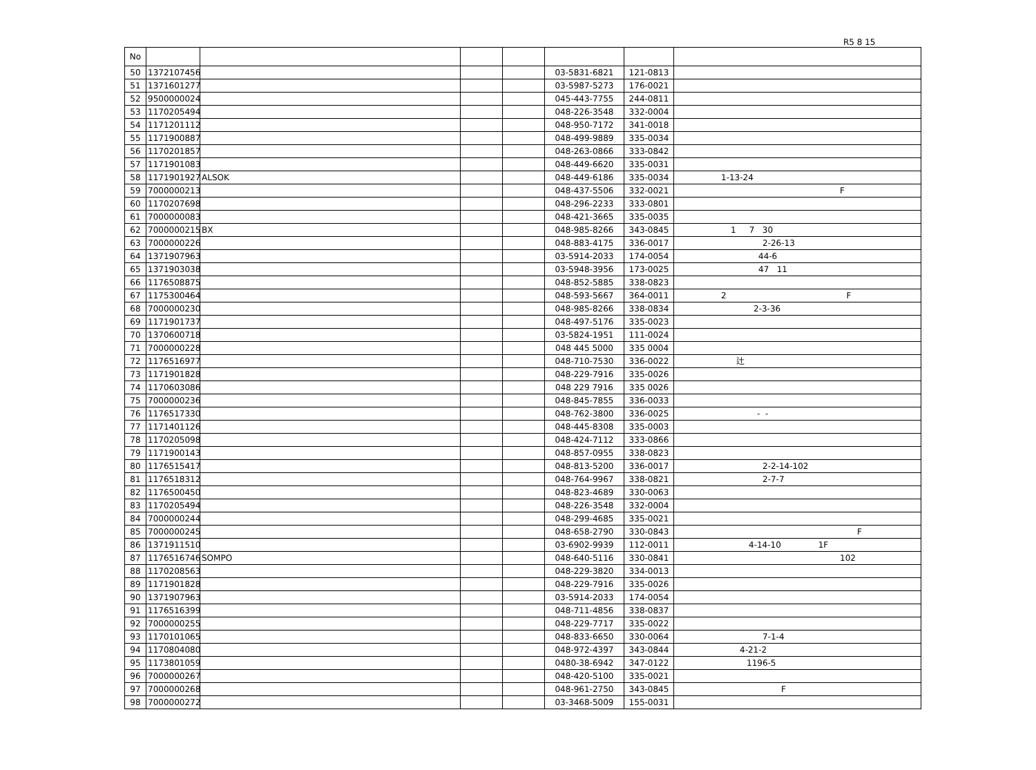R5 8 15
| No | | | | | | | |
| 50 | 1372107456 | | | | 03-5831-6821 | 121-0813 | |
| 51 | 1371601277 | | | | 03-5987-5273 | 176-0021 | |
| 52 | 9500000024 | | | | 045-443-7755 | 244-0811 | |
| 53 | 1170205494 | | | | 048-226-3548 | 332-0004 | |
| 54 | 1171201112 | | | | 048-950-7172 | 341-0018 | |
| 55 | 1171900887 | | | | 048-499-9889 | 335-0034 | |
| 56 | 1170201857 | | | | 048-263-0866 | 333-0842 | |
| 57 | 1171901083 | | | | 048-449-6620 | 335-0031 | |
| 58 | 1171901927 | ALSOK | | | 048-449-6186 | 335-0034 | 1-13-24 |
| 59 | 7000000213 | | | | 048-437-5506 | 332-0021 | F |
| 60 | 1170207698 | | | | 048-296-2233 | 333-0801 | |
| 61 | 7000000083 | | | | 048-421-3665 | 335-0035 | |
| 62 | 7000000215 | BX | | | 048-985-8266 | 343-0845 | 1 7 30 |
| 63 | 7000000226 | | | | 048-883-4175 | 336-0017 | 2-26-13 |
| 64 | 1371907963 | | | | 03-5914-2033 | 174-0054 | 44-6 |
| 65 | 1371903038 | | | | 03-5948-3956 | 173-0025 | 47 11 |
| 66 | 1176508875 | | | | 048-852-5885 | 338-0823 | |
| 67 | 1175300464 | | | | 048-593-5667 | 364-0011 | 2 F |
| 68 | 7000000230 | | | | 048-985-8266 | 338-0834 | 2-3-36 |
| 69 | 1171901737 | | | | 048-497-5176 | 335-0023 | |
| 70 | 1370600718 | | | | 03-5824-1951 | 111-0024 | |
| 71 | 7000000228 | | | | 048 445 5000 | 335 0004 | |
| 72 | 1176516977 | | | | 048-710-7530 | 336-0022 | 辻 |
| 73 | 1171901828 | | | | 048-229-7916 | 335-0026 | |
| 74 | 1170603086 | | | | 048 229 7916 | 335 0026 | |
| 75 | 7000000236 | | | | 048-845-7855 | 336-0033 | |
| 76 | 1176517330 | | | | 048-762-3800 | 336-0025 | - - |
| 77 | 1171401126 | | | | 048-445-8308 | 335-0003 | |
| 78 | 1170205098 | | | | 048-424-7112 | 333-0866 | |
| 79 | 1171900143 | | | | 048-857-0955 | 338-0823 | |
| 80 | 1176515417 | | | | 048-813-5200 | 336-0017 | 2-2-14-102 |
| 81 | 1176518312 | | | | 048-764-9967 | 338-0821 | 2-7-7 |
| 82 | 1176500450 | | | | 048-823-4689 | 330-0063 | |
| 83 | 1170205494 | | | | 048-226-3548 | 332-0004 | |
| 84 | 7000000244 | | | | 048-299-4685 | 335-0021 | |
| 85 | 7000000245 | | | | 048-658-2790 | 330-0843 | F |
| 86 | 1371911510 | | | | 03-6902-9939 | 112-0011 | 4-14-10 1F |
| 87 | 1176516746 | SOMPO | | | 048-640-5116 | 330-0841 | 102 |
| 88 | 1170208563 | | | | 048-229-3820 | 334-0013 | |
| 89 | 1171901828 | | | | 048-229-7916 | 335-0026 | |
| 90 | 1371907963 | | | | 03-5914-2033 | 174-0054 | |
| 91 | 1176516399 | | | | 048-711-4856 | 338-0837 | |
| 92 | 7000000255 | | | | 048-229-7717 | 335-0022 | |
| 93 | 1170101065 | | | | 048-833-6650 | 330-0064 | 7-1-4 |
| 94 | 1170804080 | | | | 048-972-4397 | 343-0844 | 4-21-2 |
| 95 | 1173801059 | | | | 0480-38-6942 | 347-0122 | 1196-5 |
| 96 | 7000000267 | | | | 048-420-5100 | 335-0021 | |
| 97 | 7000000268 | | | | 048-961-2750 | 343-0845 | F |
| 98 | 7000000272 | | | | 03-3468-5009 | 155-0031 | |